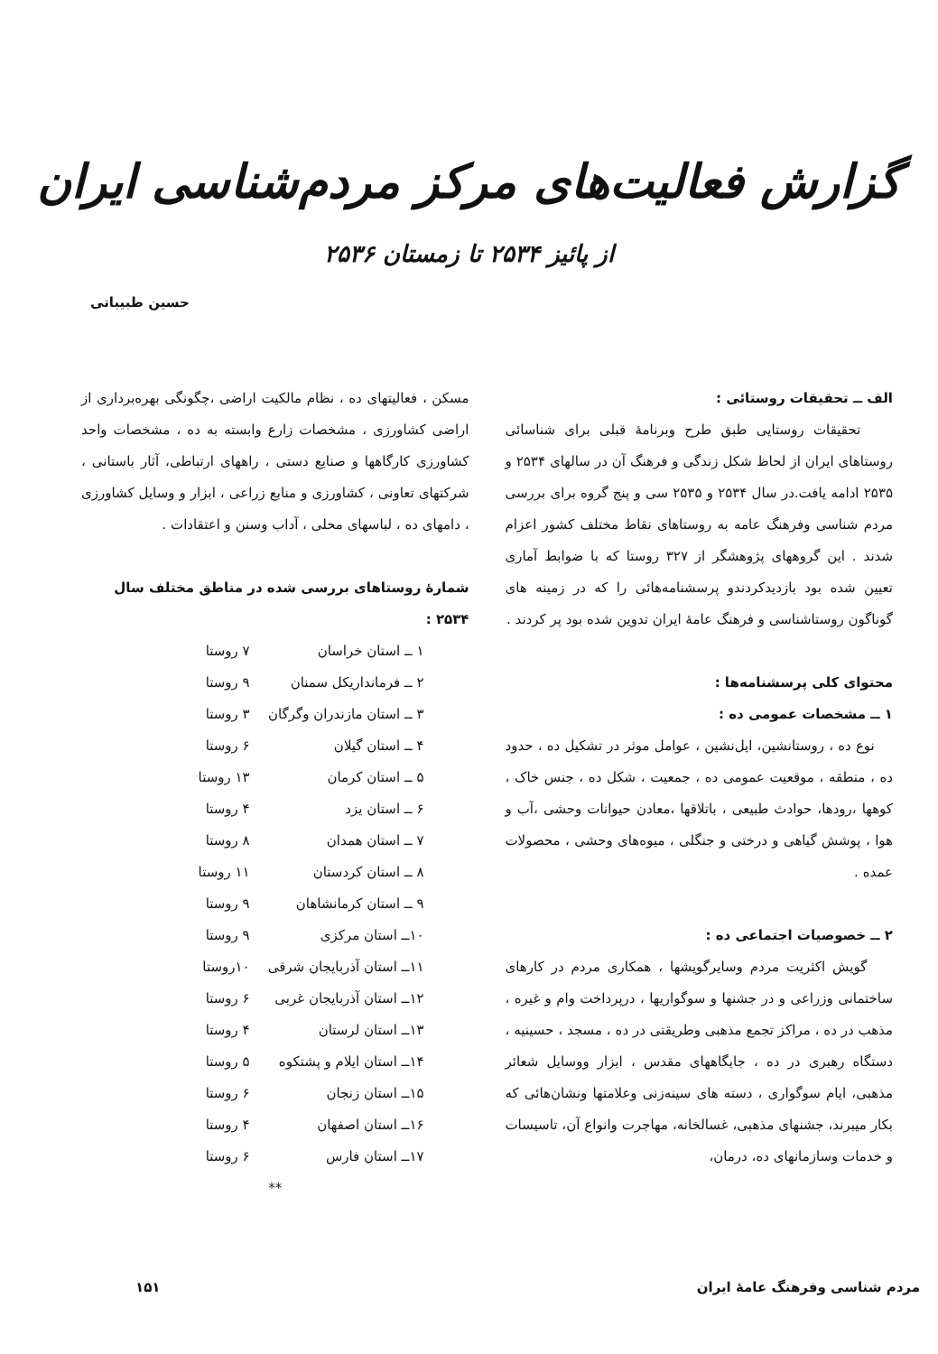گزارش فعالیت‌های مرکز مردم‌شناسی ایران
از پائیز ۲۵۳۴ تا زمستان ۲۵۳۶
حسین طبیباتی
الف ــ تحقیقات روستائی :
تحقیقات روستایی طبق طرح وبرنامهٔ قبلی برای شناسائی روستاهای ایران از لحاظ شکل زندگی و فرهنگ آن در سالهای ۲۵۳۴ و ۲۵۳۵ ادامه یافت.در سال ۲۵۳۴ و ۲۵۳۵ سی و پنج گروه برای بررسی مردم شناسی وفرهنگ عامه به روستاهای نقاط مختلف کشور اعزام شدند . این گروههای پژوهشگر از ۳۲۷ روستا که با ضوابط آماری تعیین شده بود بازدیدکردندو پرسشنامه‌هائی را که در زمینه های گوناگون روستاشناسی و فرهنگ عامهٔ ایران تدوین شده بود پر کردند .
محتوای کلی پرسشنامه‌ها :
۱ ــ مشخصات عمومی ده :
نوع ده ، روستانشین، ایل‌نشین ، عوامل موثر در تشکیل ده ، حدود ده ، منطقه ، موقعیت عمومی ده ، جمعیت ، شکل ده ، جنس خاک ، کوهها ،رودها، حوادث طبیعی ، باتلاقها ،معادن حیوانات وحشی ،آب و هوا ، پوشش گیاهی و درختی و جنگلی ، میوه‌های وحشی ، محصولات عمده .
۲ ــ خصوصیات اجتماعی ده :
گویش اکثریت مردم وسایرگویشها ، همکاری مردم در کارهای ساختمانی وزراعی و در جشنها و سوگواریها ، درپرداخت وام و غیره ، مذهب در ده ، مراکز تجمع مذهبی وطریقتی در ده ، مسجد ، حسینیه ، دستگاه رهبری در ده ، جایگاههای مقدس ، ابزار ووسایل شعائر مذهبی، ایام سوگواری ، دسته های سینه‌زنی وعلامتها ونشان‌هائی که بکار میبرند، جشنهای مذهبی، غسالخانه، مهاجرت وانواع آن، تاسیسات و خدمات وسازمانهای ده، درمان،
مسکن ، فعالیتهای ده ، نظام مالکیت اراضی ،چگونگی بهره‌برداری از اراضی کشاورزی ، مشخصات زارع وابسته به ده ، مشخصات واحد کشاورزی کارگاهها و صنایع دستی ، راههای ارتباطی، آثار باستانی ، شرکتهای تعاونی ، کشاورزی و منابع زراعی ، ابزار و وسایل کشاورزی ، دامهای ده ، لباسهای محلی ، آداب وسنن و اعتقادات .
شمارهٔ روستاهای بررسی شده در مناطق مختلف سال ۲۵۳۴ :
| ۱ ــ استان خراسان | ۷ روستا |
| ۲ ــ فرمانداریکل سمنان | ۹ روستا |
| ۳ ــ استان مازندران وگرگان | ۳ روستا |
| ۴ ــ استان گیلان | ۶ روستا |
| ۵ ــ استان کرمان | ۱۳ روستا |
| ۶ ــ استان یزد | ۴ روستا |
| ۷ ــ استان همدان | ۸ روستا |
| ۸ ــ استان کردستان | ۱۱ روستا |
| ۹ ــ استان کرمانشاهان | ۹ روستا |
| ۱۰ــ استان مرکزی | ۹ روستا |
| ۱۱ــ استان آذربایجان شرقی | ۱۰روستا |
| ۱۲ــ استان آذربایجان غربی | ۶ روستا |
| ۱۳ــ استان لرستان | ۴ روستا |
| ۱۴ــ استان ایلام و پشتکوه | ۵ روستا |
| ۱۵ــ استان زنجان | ۶ روستا |
| ۱۶ــ استان اصفهان | ۴ روستا |
| ۱۷ــ استان فارس | ۶ روستا |
**
مردم شناسی وفرهنگ عامهٔ ایران ۱۵۱